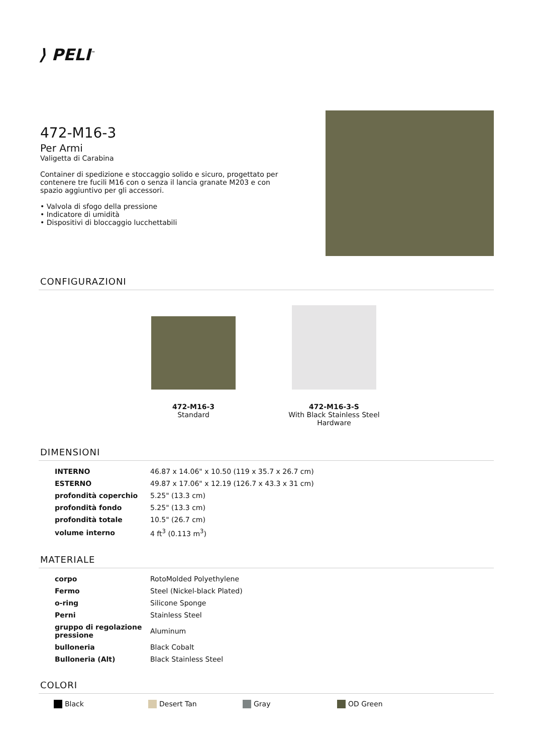⟩ PELI<sup>™</sup>
472-M16-3
Per Armi
Valigetta di Carabina
Container di spedizione e stoccaggio solido e sicuro, progettato per contenere tre fucili M16 con o senza il lancia granate M203 e con spazio aggiuntivo per gli accessori.
• Valvola di sfogo della pressione
• Indicatore di umidità
• Dispositivi di bloccaggio lucchettabili
CONFIGURAZIONI
472-M16-3
Standard
472-M16-3-S
With Black Stainless Steel Hardware
DIMENSIONI
| INTERNO | 46.87 x 14.06" x 10.50 (119 x 35.7 x 26.7 cm) |
| ESTERNO | 49.87 x 17.06" x 12.19 (126.7 x 43.3 x 31 cm) |
| profondità coperchio | 5.25" (13.3 cm) |
| profondità fondo | 5.25" (13.3 cm) |
| profondità totale | 10.5" (26.7 cm) |
| volume interno | 4 ft<sup>3</sup> (0.113 m<sup>3</sup>) |
MATERIALE
| corpo | RotoMolded Polyethylene |
| Fermo | Steel (Nickel-black Plated) |
| o-ring | Silicone Sponge |
| Perni | Stainless Steel |
| gruppo di regolazione pressione | Aluminum |
| bulloneria | Black Cobalt |
| Bulloneria (Alt) | Black Stainless Steel |
COLORI
Black Desert Tan Gray OD Green